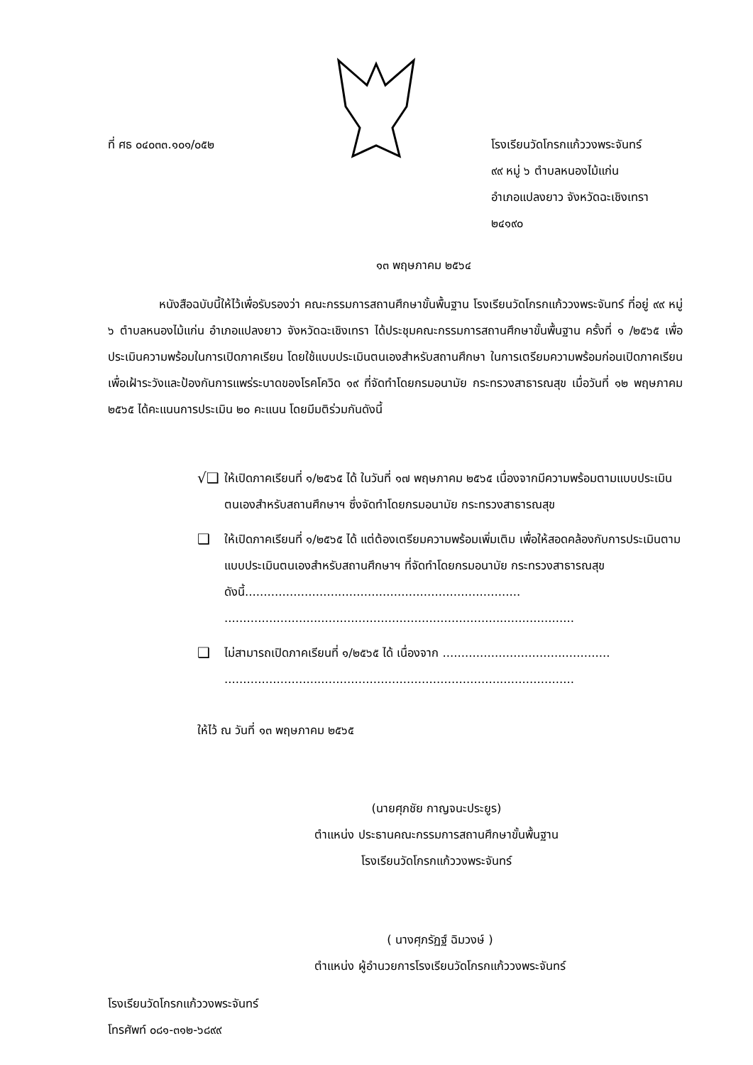ที่ ศธ ๐๔๐๓๓.๑๐๑/๐๕๒ โรงเรียนวัดโกรกแก้ววงพระจันทร์
๙๙ หมู่ ๖ ตำบลหนองไม้แก่น
อำเภอแปลงยาว จังหวัดฉะเชิงเทรา
๒๔๑๙๐
๑๓ พฤษภาคม ๒๕๖๔
หนังสือฉบับนี้ให้ไว้เพื่อรับรองว่า คณะกรรมการสถานศึกษาขั้นพื้นฐาน โรงเรียนวัดโกรกแก้ววงพระจันทร์ ที่อยู่ ๙๙ หมู่ ๖ ตำบลหนองไม้แก่น อำเภอแปลงยาว จังหวัดฉะเชิงเทรา ได้ประชุมคณะกรรมการสถานศึกษาขั้นพื้นฐาน ครั้งที่ ๑ /๒๕๖๕ เพื่อประเมินความพร้อมในการเปิดภาคเรียน โดยใช้แบบประเมินตนเองสำหรับสถานศึกษา ในการเตรียมความพร้อมก่อนเปิดภาคเรียน เพื่อเฝ้าระวังและป้องกันการแพร่ระบาดของโรคโควิด ๑๙ ที่จัดทำโดยกรมอนามัย กระทรวงสาธารณสุข เมื่อวันที่ ๑๒ พฤษภาคม ๒๕๖๕ ได้คะแนนการประเมิน ๒๐ คะแนน โดยมีมติร่วมกันดังนี้
√❑
ให้เปิดภาคเรียนที่ ๑/๒๕๖๕ ได้ ในวันที่ ๑๗ พฤษภาคม ๒๕๖๕ เนื่องจากมีความพร้อมตามแบบประเมินตนเองสำหรับสถานศึกษาฯ ซึ่งจัดทำโดยกรมอนามัย กระทรวงสาธารณสุข
❑
ให้เปิดภาคเรียนที่ ๑/๒๕๖๕ ได้ แต่ต้องเตรียมความพร้อมเพิ่มเติม เพื่อให้สอดคล้องกับการประเมินตามแบบประเมินตนเองสำหรับสถานศึกษาฯ ที่จัดทำโดยกรมอนามัย กระทรวงสาธารณสุข ดังนี้..........................................................................
..............................................................................................
❑
ไม่สามารถเปิดภาคเรียนที่ ๑/๒๕๖๕ ได้ เนื่องจาก .............................................
..............................................................................................
ให้ไว้ ณ วันที่ ๑๓ พฤษภาคม ๒๕๖๕
(นายศุภชัย กาญจนะประยูร)
ตำแหน่ง ประธานคณะกรรมการสถานศึกษาขั้นพื้นฐาน
โรงเรียนวัดโกรกแก้ววงพระจันทร์
( นางศุภรัฏฐ์ ฉิมวงษ์ )
ตำแหน่ง ผู้อำนวยการโรงเรียนวัดโกรกแก้ววงพระจันทร์
โรงเรียนวัดโกรกแก้ววงพระจันทร์
โทรศัพท์ ๐๘๑-๓๑๒-๖๘๙๙